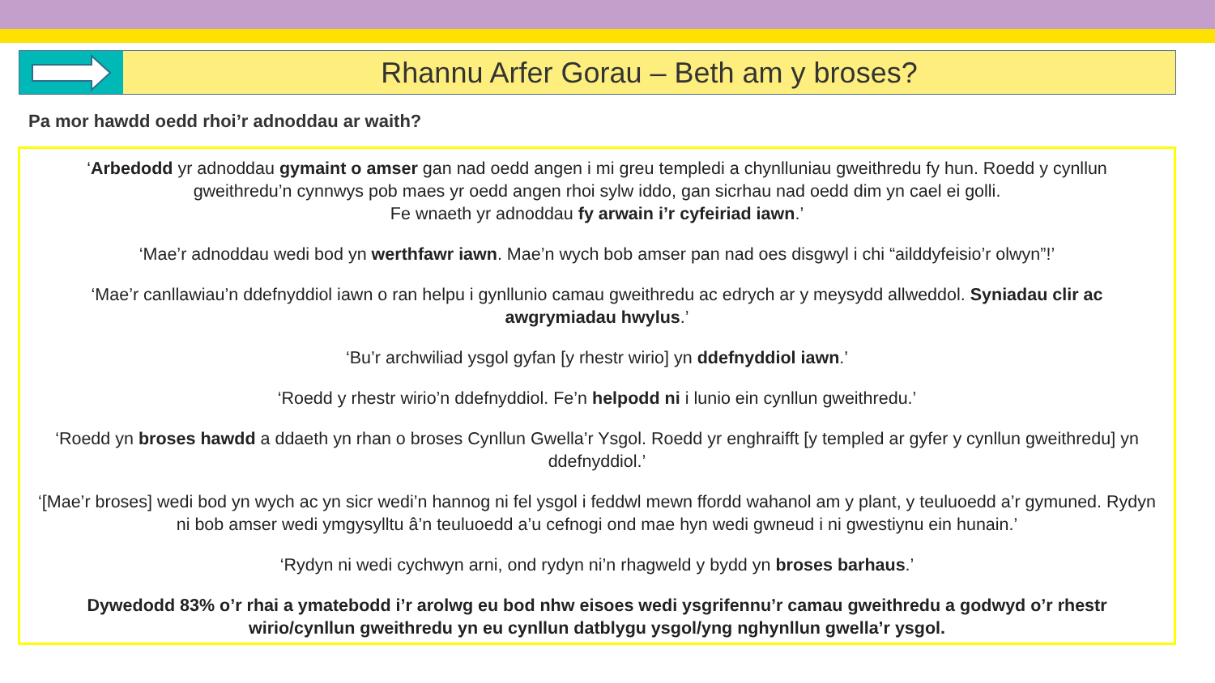Rhannu Arfer Gorau – Beth am y broses?
Pa mor hawdd oedd rhoi’r adnoddau ar waith?
‘Arbedodd yr adnoddau gymaint o amser gan nad oedd angen i mi greu templedi a chynlluniau gweithredu fy hun. Roedd y cynllun gweithredu’n cynnwys pob maes yr oedd angen rhoi sylw iddo, gan sicrhau nad oedd dim yn cael ei golli.
Fe wnaeth yr adnoddau fy arwain i’r cyfeiriad iawn.’
‘Mae’r adnoddau wedi bod yn werthfawr iawn. Mae’n wych bob amser pan nad oes disgwyl i chi “ailddyfeisio’r olwyn”!’
‘Mae’r canllawiau’n ddefnyddiol iawn o ran helpu i gynllunio camau gweithredu ac edrych ar y meysydd allweddol. Syniadau clir ac awgrymiadau hwylus.’
‘Bu’r archwiliad ysgol gyfan [y rhestr wirio] yn ddefnyddiol iawn.’
‘Roedd y rhestr wirio’n ddefnyddiol. Fe’n helpodd ni i lunio ein cynllun gweithredu.’
‘Roedd yn broses hawdd a ddaeth yn rhan o broses Cynllun Gwella’r Ysgol. Roedd yr enghraifft [y templed ar gyfer y cynllun gweithredu] yn ddefnyddiol.’
‘[Mae’r broses] wedi bod yn wych ac yn sicr wedi’n hannog ni fel ysgol i feddwl mewn ffordd wahanol am y plant, y teuluoedd a’r gymuned. Rydyn ni bob amser wedi ymgysylltu â’n teuluoedd a’u cefnogi ond mae hyn wedi gwneud i ni gwestiynu ein hunain.’
‘Rydyn ni wedi cychwyn arni, ond rydyn ni’n rhagweld y bydd yn broses barhaus.’
Dywedodd 83% o’r rhai a ymatebodd i’r arolwg eu bod nhw eisoes wedi ysgrifennu’r camau gweithredu a godwyd o’r rhestr wirio/cynllun gweithredu yn eu cynllun datblygu ysgol/yng nghynllun gwella’r ysgol.